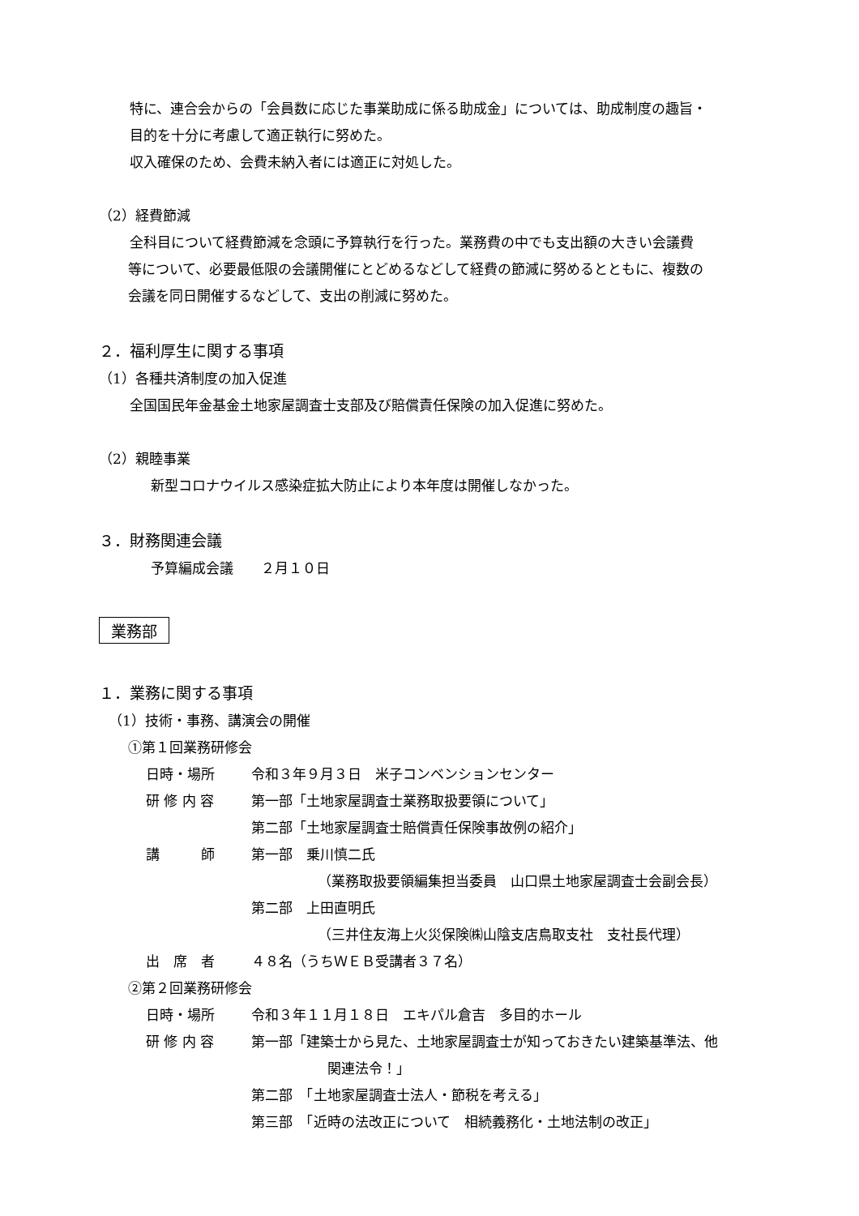特に、連合会からの「会員数に応じた事業助成に係る助成金」については、助成制度の趣旨・
目的を十分に考慮して適正執行に努めた。
収入確保のため、会費未納入者には適正に対処した。
（2）経費節減
全科目について経費節減を念頭に予算執行を行った。業務費の中でも支出額の大きい会議費
等について、必要最低限の会議開催にとどめるなどして経費の節減に努めるとともに、複数の
会議を同日開催するなどして、支出の削減に努めた。
２．福利厚生に関する事項
（1）各種共済制度の加入促進
全国国民年金基金土地家屋調査士支部及び賠償責任保険の加入促進に努めた。
（2）親睦事業
新型コロナウイルス感染症拡大防止により本年度は開催しなかった。
３．財務関連会議
予算編成会議　　２月１０日
業務部
１．業務に関する事項
（1）技術・事務、講演会の開催
①第１回業務研修会
日時・場所 令和３年９月３日　米子コンベンションセンター
研 修 内 容 第一部「土地家屋調査士業務取扱要領について」
第二部「土地家屋調査士賠償責任保険事故例の紹介」
講　　　師 第一部　乗川慎二氏
（業務取扱要領編集担当委員　山口県土地家屋調査士会副会長）
第二部　上田直明氏
（三井住友海上火災保険㈱山陰支店鳥取支社　支社長代理）
出　席　者 ４８名（うちＷＥＢ受講者３７名）
②第２回業務研修会
日時・場所 令和３年１１月１８日　エキパル倉吉　多目的ホール
研 修 内 容 第一部「建築士から見た、土地家屋調査士が知っておきたい建築基準法、他
関連法令！」
第二部　「土地家屋調査士法人・節税を考える」
第三部　「近時の法改正について　相続義務化・土地法制の改正」